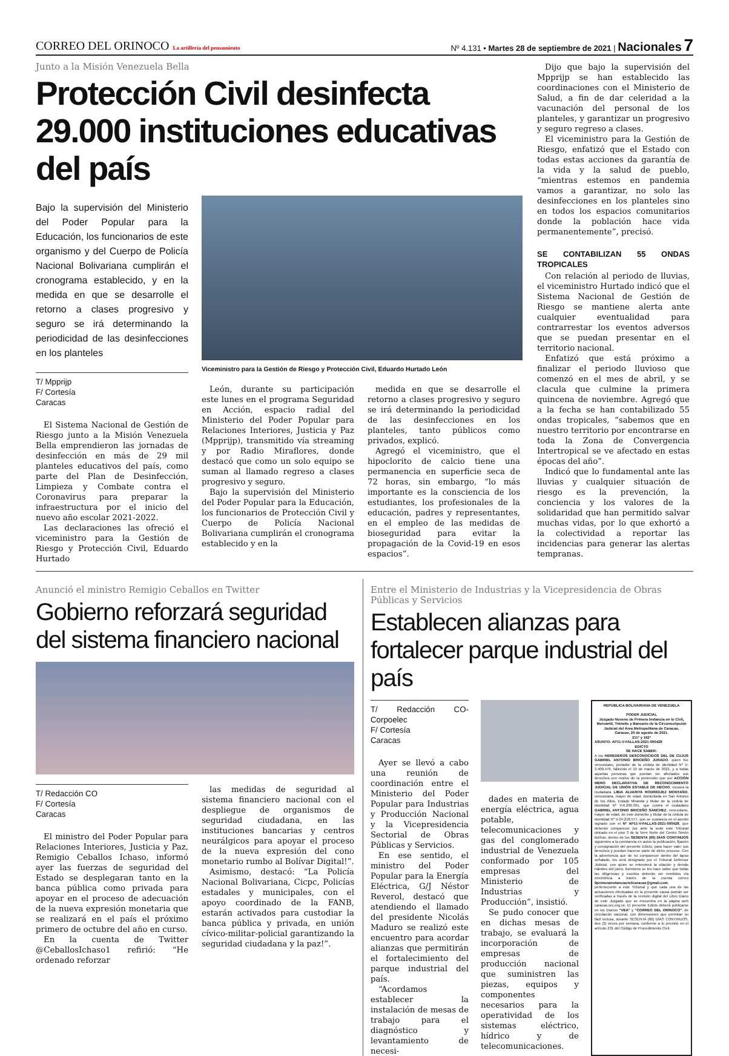CORREO DEL ORINOCO La artillería del pensamiento
Nº 4.131 • Martes 28 de septiembre de 2021 | Nacionales 7
Junto a la Misión Venezuela Bella
Protección Civil desinfecta 29.000 instituciones educativas del país
Bajo la supervisión del Ministerio del Poder Popular para la Educación, los funcionarios de este organismo y del Cuerpo de Policía Nacional Bolivariana cumplirán el cronograma establecido, y en la medida en que se desarrolle el retorno a clases progresivo y seguro se irá determinando la periodicidad de las desinfecciones en los planteles
T/ Mpprijp
F/ Cortesía
Caracas
El Sistema Nacional de Gestión de Riesgo junto a la Misión Venezuela Bella emprendieron las jornadas de desinfección en más de 29 mil planteles educativos del país, como parte del Plan de Desinfección, Limpieza y Combate contra el Coronavirus para preparar la infraestructura por el inicio del nuevo año escolar 2021-2022.
Las declaraciones las ofreció el viceministro para la Gestión de Riesgo y Protección Civil, Eduardo Hurtado
Viceministro para la Gestión de Riesgo y Protección Civil, Eduardo Hurtado León
León, durante su participación este lunes en el programa Seguridad en Acción, espacio radial del Ministerio del Poder Popular para Relaciones Interiores, Justicia y Paz (Mpprijp), transmitido vía streaming y por Radio Miraflores, donde destacó que como un solo equipo se suman al llamado regreso a clases progresivo y seguro.
Bajo la supervisión del Ministerio del Poder Popular para la Educación, los funcionarios de Protección Civil y Cuerpo de Policía Nacional Bolivariana cumplirán el cronograma establecido y en la
medida en que se desarrolle el retorno a clases progresivo y seguro se irá determinando la periodicidad de las desinfecciones en los planteles, tanto públicos como privados, explicó.
Agregó el viceministro, que el hipoclorito de calcio tiene una permanencia en superficie seca de 72 horas, sin embargo, “lo más importante es la consciencia de los estudiantes, los profesionales de la educación, padres y representantes, en el empleo de las medidas de bioseguridad para evitar la propagación de la Covid-19 en esos espacios”.
Dijo que bajo la supervisión del Mpprijp se han establecido las coordinaciones con el Ministerio de Salud, a fin de dar celeridad a la vacunación del personal de los planteles, y garantizar un progresivo y seguro regreso a clases.
El viceministro para la Gestión de Riesgo, enfatizó que el Estado con todas estas acciones da garantía de la vida y la salud de pueblo, “mientras estemos en pandemia vamos a garantizar, no solo las desinfecciones en los planteles sino en todos los espacios comunitarios donde la población hace vida permanentemente”, precisó.
SE CONTABILIZAN 55 ONDAS TROPICALES
Con relación al periodo de lluvias, el viceministro Hurtado indicó que el Sistema Nacional de Gestión de Riesgo se mantiene alerta ante cualquier eventualidad para contrarrestar los eventos adversos que se puedan presentar en el territorio nacional.
Enfatizó que está próximo a finalizar el periodo lluvioso que comenzó en el mes de abril, y se clacula que culmine la primera quincena de noviembre. Agregó que a la fecha se han contabilizado 55 ondas tropicales, “sabemos que en nuestro territorio por encontrarse en toda la Zona de Convergencia Intertropical se ve afectado en estas épocas del año”.
Indicó que lo fundamental ante las lluvias y cualquier situación de riesgo es la prevención, la conciencia y los valores de la solidaridad que han permitido salvar muchas vidas, por lo que exhortó a la colectividad a reportar las incidencias para generar las alertas tempranas.
Anunció el ministro Remigio Ceballos en Twitter
Gobierno reforzará seguridad del sistema financiero nacional
T/ Redacción CO
F/ Cortesía
Caracas
El ministro del Poder Popular para Relaciones Interiores, Justicia y Paz, Remigio Ceballos Ichaso, informó ayer las fuerzas de seguridad del Estado se desplegaran tanto en la banca pública como privada para apoyar en el proceso de adecuación de la nueva expresión monetaria que se realizará en el país el próximo primero de octubre del año en curso.
En la cuenta de Twitter @CeballosIchaso1 refirió: “He ordenado reforzar
las medidas de seguridad al sistema financiero nacional con el despliegue de organismos de seguridad ciudadana, en las instituciones bancarias y centros neurálgicos para apoyar el proceso de la nueva expresión del cono monetario rumbo al Bolívar Digital!”.
Asimismo, destacó: “La Policía Nacional Bolivariana, Cicpc, Policías estadales y municipales, con el apoyo coordinado de la FANB, estarán activados para custodiar la banca pública y privada, en unión cívico-militar-policial garantizando la seguridad ciudadana y la paz!”.
Entre el Ministerio de Industrias y la Vicepresidencia de Obras Públicas y Servicios
Establecen alianzas para fortalecer parque industrial del país
T/ Redacción CO-Corpoelec
F/ Cortesía
Caracas
Ayer se llevó a cabo una reunión de coordinación entre el Ministerio del Poder Popular para Industrias y Producción Nacional y la Vicepresidencia Sectorial de Obras Públicas y Servicios.
En ese sentido, el ministro del Poder Popular para la Energía Eléctrica, G/J Néstor Reverol, destacó que atendiendo el llamado del presidente Nicolás Maduro se realizó este encuentro para acordar alianzas que permitirán el fortalecimiento del parque industrial del país.
“Acordamos establecer la instalación de mesas de trabajo para el diagnóstico y levantamiento de necesi-
dades en materia de energía eléctrica, agua potable, telecomunicaciones y gas del conglomerado industrial de Venezuela conformado por 105 empresas del Ministerio de Industrias y Producción”, insistió.
Se pudo conocer que en dichas mesas de trabajo, se evaluará la incorporación de empresas de producción nacional que suministren las piezas, equipos y componentes necesarios para la operatividad de los sistemas eléctrico, hídrico y de telecomunicaciones.
REPÚBLICA BOLIVARIANA DE VENEZUELA
PODER JUDICIAL
Juzgado Noveno de Primera Instancia en lo Civil, Mercantil, Tránsito y Bancario de la Circunscripción Judicial del Área Metropolitana de Caracas.
Caracas, 20 de agosto de 2021.
211° y 162°
ASUNTO: AP11-V-FALLAS-2021-000428
EDICTO
SE HACE SABER:
A los HEREDEROS DESCONOCIDOS DEL DE CUJUS GABRIEL ANTONIO BRICEÑO JURADO, quien fue venezolano, portador de la cédula de identidad Nº V-3.400.476, fallecido el 19 de marzo de 2021, y a todas aquellas personas que puedan ver afectados sus derechos con motivo de la pretensión que por ACCIÓN MERO DECLARATIVA DE RECONOCIMIENTO JUDICIAL DE UNIÓN ESTABLE DE HECHO, incoara la ciudadana LIBIA ALVARITA RODRÍGUEZ MONTAÑO, venezolana, mayor de edad, domiciliada en San Antonio de los Altos, Estado Miranda y titular de la cedula de identidad Nº V-6.290.361, que contra el ciudadano GABRIEL ANTONIO BRICEÑO SÁNCHEZ, venezolano, mayor de edad, de este domicilio y titular de la cédula de identidad Nº V-24.218.577, que se sustancia en el asunto signado con el Nº AP11-V-FALLAS-2021-000428, que deberán comparecer por ante la sede este Tribunal ubicado en el piso 3 de la Torre Norte del Centro Simón Bolívar, dentro de los SESENTA (60) DÍAS CONTINUOS siguientes a la constancia en autos la publicación, fijación y consignación del presente Edicto, para hacer valer sus derechos y puedan hacerse parte de dicho proceso. Con la advertencia que de no comparecer dentro del lapso señalado, les será designado por el Tribunal Defensor Judicial, con quien se entenderá la citación y demás trámites del juicio. Asimismo se les hace saber que todas las diligencias y escritos deberán ser remitidos vía electrónica a través de la cuenta correo 9primerainstanciacivilcaracas@gmail.com, perteneciente a este Tribunal y que cada una de las actuaciones efectuadas en la presente causa podrán ser verificadas a través de la revisión digital del Libro Diario de este Juzgado que se encuentra en la página web caracas.scc.org.ve. El presente Edicto deberá publicarse en los Diarios "VEA" y "CORREO DEL ORINOCO", de circulación nacional, con dimensiones que permitan su fácil lectura, durante SESENTA (60) DÍAS CONTINUOS, dos (2) veces por semana, conforme a lo previsto en el artículo 231 del Código de Procedimiento Civil.